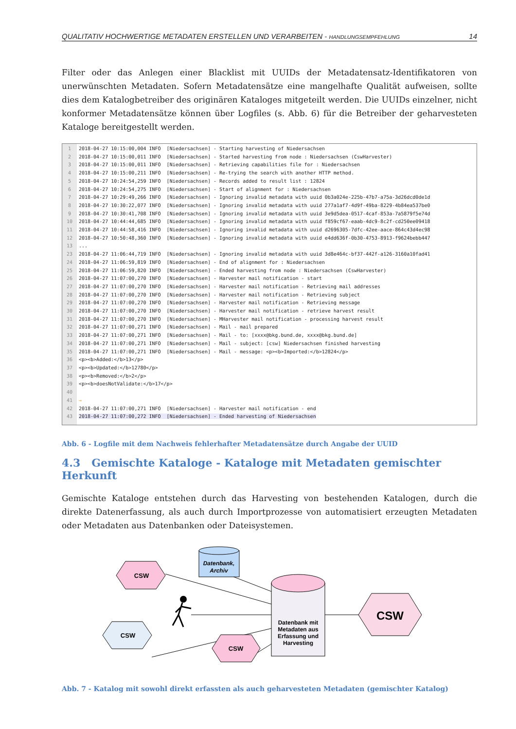QUALITATIV HOCHWERTIGE METADATEN ERSTELLEN UND VERARBEITEN - HANDLUNGSEMPFEHLUNG 14
Filter oder das Anlegen einer Blacklist mit UUIDs der Metadatensatz-Identifikatoren von unerwünschten Metadaten. Sofern Metadatensätze eine mangelhafte Qualität aufweisen, sollte dies dem Katalogbetreiber des originären Kataloges mitgeteilt werden. Die UUIDs einzelner, nicht konformer Metadatensätze können über Logfiles (s. Abb. 6) für die Betreiber der geharvesteten Kataloge bereitgestellt werden.
1 2 3 4 5 6 7 8 9 10 11 12 13 23 24 25 26 27 28 29 30 31 32 33 34 35 36 37 38 39 40 41 42 43
2018-04-27 10:15:00,004 INFO [Niedersachsen] - Starting harvesting of Niedersachsen 2018-04-27 10:15:00,011 INFO [Niedersachsen] - Started harvesting from node : Niedersachsen (CswHarvester) 2018-04-27 10:15:00,011 INFO [Niedersachsen] - Retrieving capabilities file for : Niedersachsen 2018-04-27 10:15:00,211 INFO [Niedersachsen] - Re-trying the search with another HTTP method. 2018-04-27 10:24:54,259 INFO [Niedersachsen] - Records added to result list : 12824 2018-04-27 10:24:54,275 INFO [Niedersachsen] - Start of alignment for : Niedersachsen 2018-04-27 10:29:49,266 INFO [Niedersachsen] - Ignoring invalid metadata with uuid 0b3a024e-225b-47b7-a75a-3d26dcd0de1d 2018-04-27 10:30:22,077 INFO [Niedersachsen] - Ignoring invalid metadata with uuid 277a1af7-4d9f-49ba-8229-4b84ea537be0 2018-04-27 10:30:41,708 INFO [Niedersachsen] - Ignoring invalid metadata with uuid 3e9d5dea-0517-4caf-853a-7a5879f5e74d 2018-04-27 10:44:44,685 INFO [Niedersachsen] - Ignoring invalid metadata with uuid f859cf67-eaab-4dc9-8c2f-cd250ee09418 2018-04-27 10:44:58,416 INFO [Niedersachsen] - Ignoring invalid metadata with uuid d2696305-7dfc-42ee-aace-864c43d4ec98 2018-04-27 10:50:48,360 INFO [Niedersachsen] - Ignoring invalid metadata with uuid e4dd636f-0b30-4753-8913-f9624bebb447 ... 2018-04-27 11:06:44,719 INFO [Niedersachsen] - Ignoring invalid metadata with uuid 3d8e464c-bf37-442f-a126-3160a10fad41 2018-04-27 11:06:59,819 INFO [Niedersachsen] - End of alignment for : Niedersachsen 2018-04-27 11:06:59,820 INFO [Niedersachsen] - Ended harvesting from node : Niedersachsen (CswHarvester) 2018-04-27 11:07:00,270 INFO [Niedersachsen] - Harvester mail notification - start 2018-04-27 11:07:00,270 INFO [Niedersachsen] - Harvester mail notification - Retrieving mail addresses 2018-04-27 11:07:00,270 INFO [Niedersachsen] - Harvester mail notification - Retrieving subject 2018-04-27 11:07:00,270 INFO [Niedersachsen] - Harvester mail notification - Retrieving message 2018-04-27 11:07:00,270 INFO [Niedersachsen] - Harvester mail notification - retrieve harvest result 2018-04-27 11:07:00,270 INFO [Niedersachsen] - MHarvester mail notification - processing harvest result 2018-04-27 11:07:00,271 INFO [Niedersachsen] - Mail - mail prepared 2018-04-27 11:07:00,271 INFO [Niedersachsen] - Mail - to: [xxxx@bkg.bund.de, xxxx@bkg.bund.de] 2018-04-27 11:07:00,271 INFO [Niedersachsen] - Mail - subject: [csw] Niedersachsen finished harvesting 2018-04-27 11:07:00,271 INFO [Niedersachsen] - Mail - message: <p><b>Imported:</b>12824</p> <p><b>Added:</b>13</p> <p><b>Updated:</b>12780</p> <p><b>Removed:</b>2</p> <p><b>doesNotValidate:</b>17</p> → 2018-04-27 11:07:00,271 INFO [Niedersachsen] - Harvester mail notification - end 2018-04-27 11:07:00,272 INFO [Niedersachsen] - Ended harvesting of Niedersachsen
Abb. 6 - Logfile mit dem Nachweis fehlerhafter Metadatensätze durch Angabe der UUID
4.3 Gemischte Kataloge - Kataloge mit Metadaten gemischter Herkunft
Gemischte Kataloge entstehen durch das Harvesting von bestehenden Katalogen, durch die direkte Datenerfassung, als auch durch Importprozesse von automatisiert erzeugten Metadaten oder Metadaten aus Datenbanken oder Dateisystemen.
CSW
CSW
CSW
CSW
Datenbank,
Archiv
Datenbank mit
Metadaten aus
Erfassung und
Harvesting
Abb. 7 - Katalog mit sowohl direkt erfassten als auch geharvesteten Metadaten (gemischter Katalog)